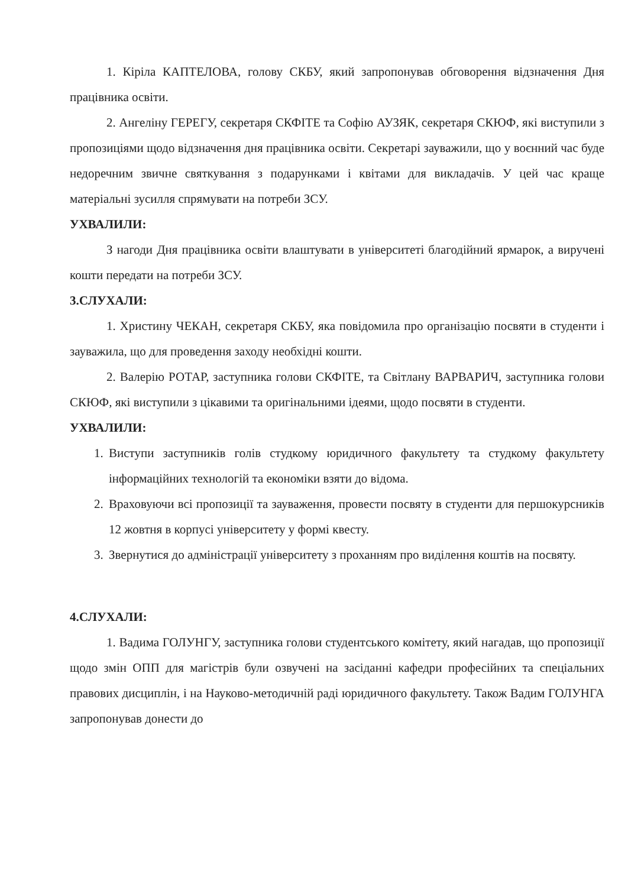1. Кіріла КАПТЕЛОВА, голову СКБУ, який запропонував обговорення відзначення Дня працівника освіти.
2. Ангеліну ГЕРЕГУ, секретаря СКФІТЕ та Софію АУЗЯК, секретаря СКЮФ, які виступили з пропозиціями щодо відзначення дня працівника освіти. Секретарі зауважили, що у воєнний час буде недоречним звичне святкування з подарунками і квітами для викладачів. У цей час краще матеріальні зусилля спрямувати на потреби ЗСУ.
УХВАЛИЛИ:
З нагоди Дня працівника освіти влаштувати в університеті благодійний ярмарок, а виручені кошти передати на потреби ЗСУ.
3.СЛУХАЛИ:
1. Христину ЧЕКАН, секретаря СКБУ, яка повідомила про організацію посвяти в студенти і зауважила, що для проведення заходу необхідні кошти.
2. Валерію РОТАР, заступника голови СКФІТЕ, та Світлану ВАРВАРИЧ, заступника голови СКЮФ, які виступили з цікавими та оригінальними ідеями, щодо посвяти в студенти.
УХВАЛИЛИ:
1. Виступи заступників голів студкому юридичного факультету та студкому факультету інформаційних технологій та економіки взяти до відома.
2. Враховуючи всі пропозиції та зауваження, провести посвяту в студенти для першокурсників 12 жовтня в корпусі університету у формі квесту.
3. Звернутися до адміністрації університету з проханням про виділення коштів на посвяту.
4.СЛУХАЛИ:
1. Вадима ГОЛУНГУ, заступника голови студентського комітету, який нагадав, що пропозиції щодо змін ОПП для магістрів були озвучені на засіданні кафедри професійних та спеціальних правових дисциплін, і на Науково-методичній раді юридичного факультету. Також Вадим ГОЛУНГА запропонував донести до